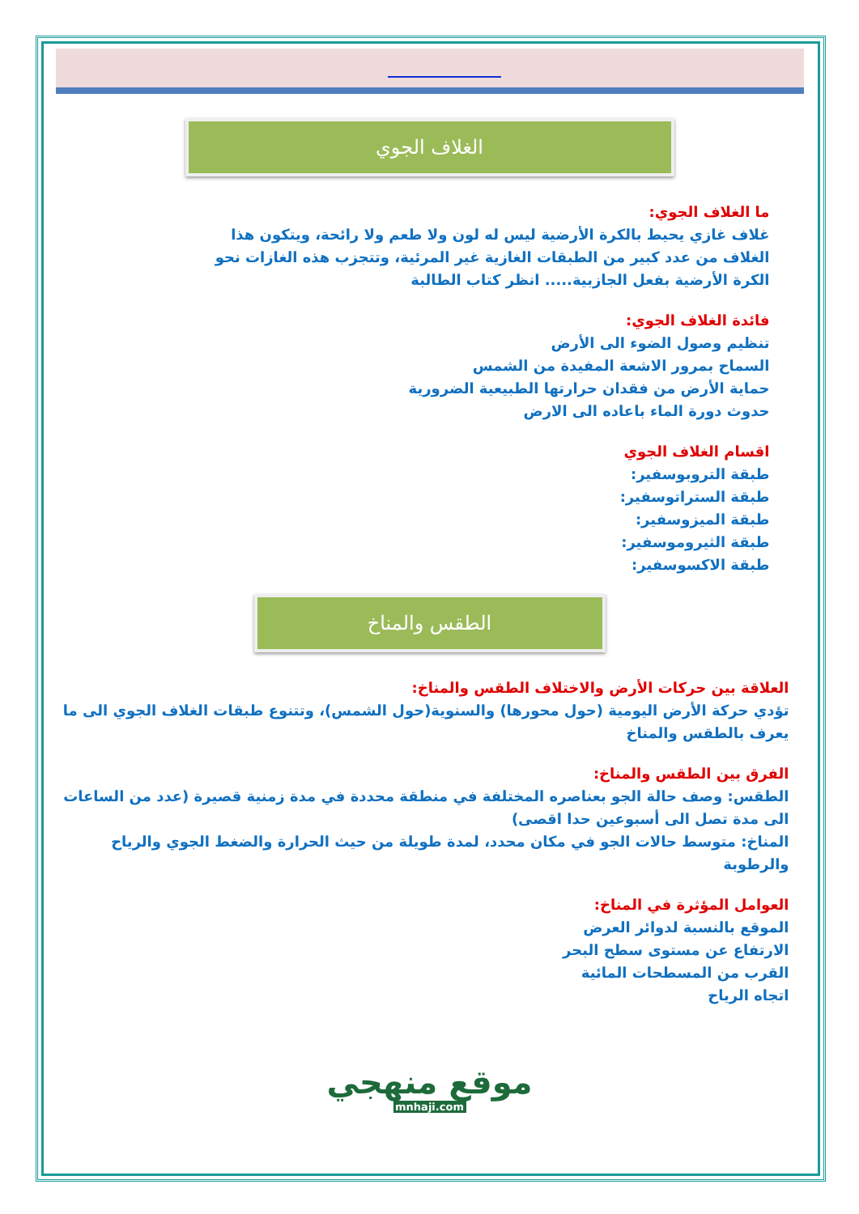الغلاف الجوي
ما الغلاف الجوي:
غلاف غازي يحيط بالكرة الأرضية ليس له لون ولا طعم ولا رائحة، ويتكون هذا الغلاف من عدد كبير من الطبقات الغازية غير المرئية، وتتجزب هذه الغازات نحو الكرة الأرضية بفعل الجازبية..... انظر كتاب الطالبة
فائدة الغلاف الجوي:
تنظيم وصول الضوء الى الأرض
السماح بمرور الاشعة المفيدة من الشمس
حماية الأرض من فقدان حرارتها الطبيعية الضرورية
حدوث دورة الماء باعاده الى الارض
اقسام الغلاف الجوي
طبقة التروبوسفير:
طبقة الستراتوسفير:
طبقة الميزوسفير:
طبقة الثيروموسفير:
طبقة الاكسوسفير:
الطقس والمناخ
العلاقة بين حركات الأرض والاختلاف الطقس والمناخ:
تؤدي حركة الأرض اليومية (حول محورها) والسنوية(حول الشمس)، وتتنوع طبقات الغلاف الجوي الى ما يعرف بالطقس والمناخ
الفرق بين الطقس والمناخ:
الطقس: وصف حالة الجو بعناصره المختلفة في منطقة محددة في مدة زمنية قصيرة (عدد من الساعات الى مدة تصل الى أسبوعين حدا اقصى)
المناخ: متوسط حالات الجو في مكان محدد، لمدة طويلة من حيث الحرارة والضغط الجوي والرياح والرطوبة
العوامل المؤثرة في المناخ:
الموقع بالنسبة لدوائر العرض
الارتفاع عن مستوى سطح البحر
القرب من المسطحات المائية
اتجاه الرياح
موقع منهجي
mnhaji.com